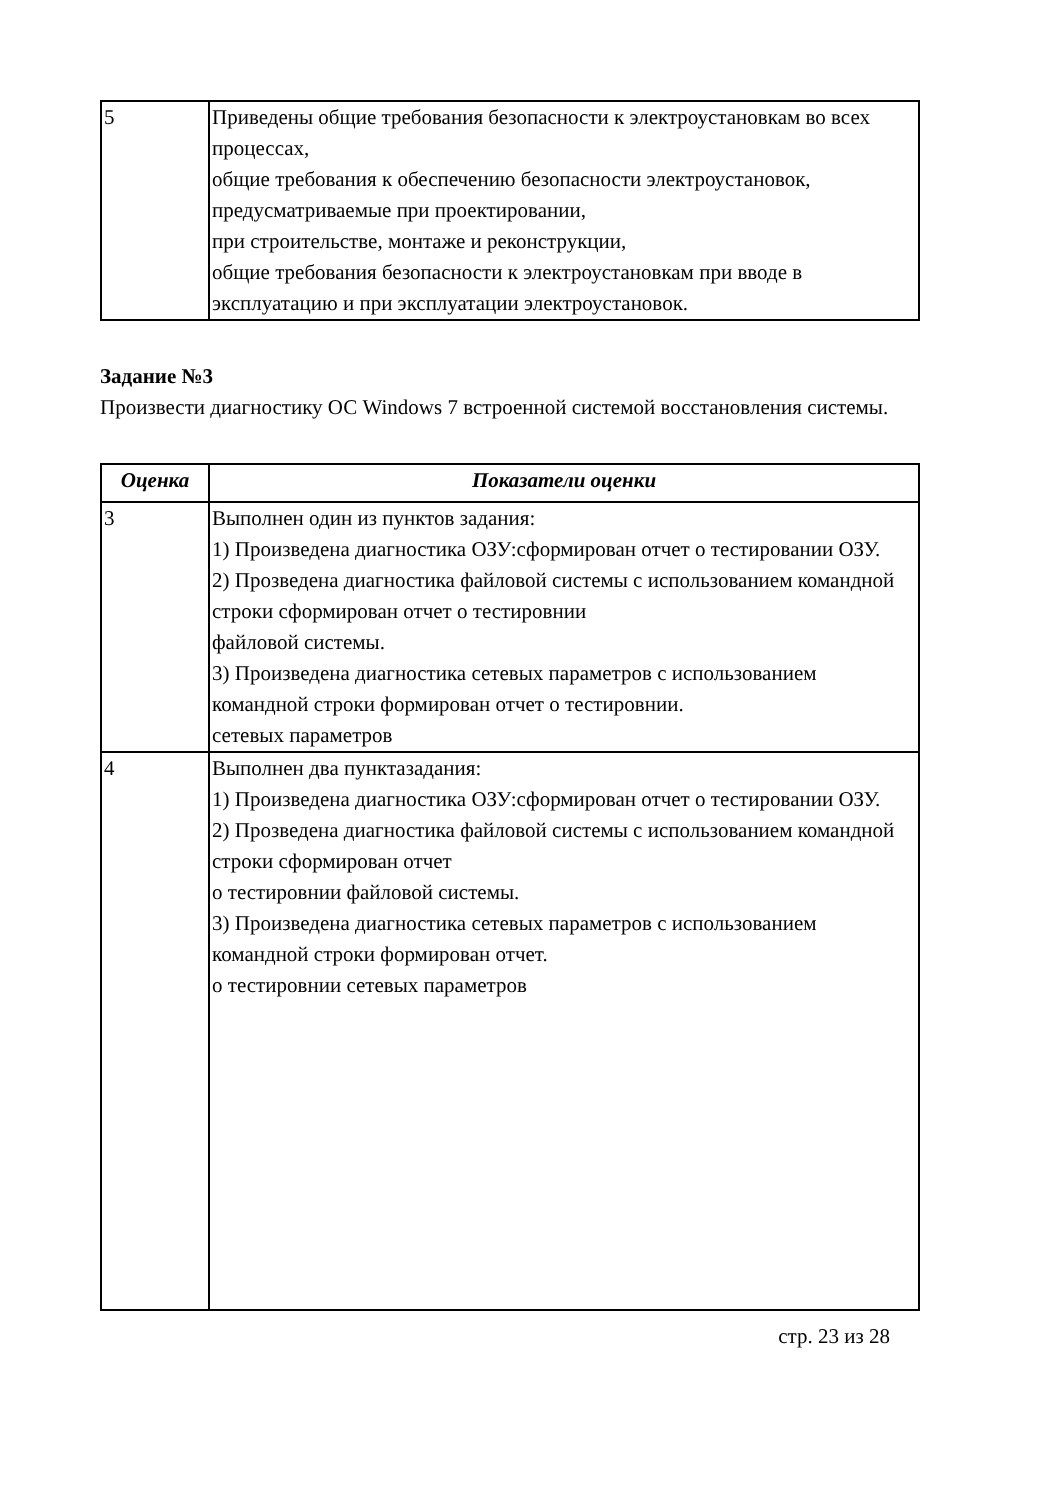| 5 | Приведены общие требования безопасности к электроустановкам во всех процессах, общие требования к обеспечению безопасности электроустановок, предусматриваемые при проектировании, при строительстве, монтаже и реконструкции, общие требования безопасности к электроустановкам при вводе в эксплуатацию и при эксплуатации электроустановок. |
Задание №3
Произвести диагностику ОС Windows 7 встроенной системой восстановления системы.
| Оценка | Показатели оценки |
| --- | --- |
| 3 | Выполнен один из пунктов задания: 1) Произведена диагностика ОЗУ:сформирован отчет о тестировании ОЗУ. 2) Прозведена диагностика файловой системы с использованием командной строки сформирован отчет о тестировнии файловой системы. 3) Произведена диагностика сетевых параметров с использованием командной строки формирован отчет о тестировнии. сетевых параметров |
| 4 | Выполнен два пунктазадания: 1) Произведена диагностика ОЗУ:сформирован отчет о тестировании ОЗУ. 2) Прозведена диагностика файловой системы с использованием командной строки сформирован отчет о тестировнии файловой системы. 3) Произведена диагностика сетевых параметров с использованием командной строки формирован отчет. о тестировнии сетевых параметров |
стр. 23 из 28